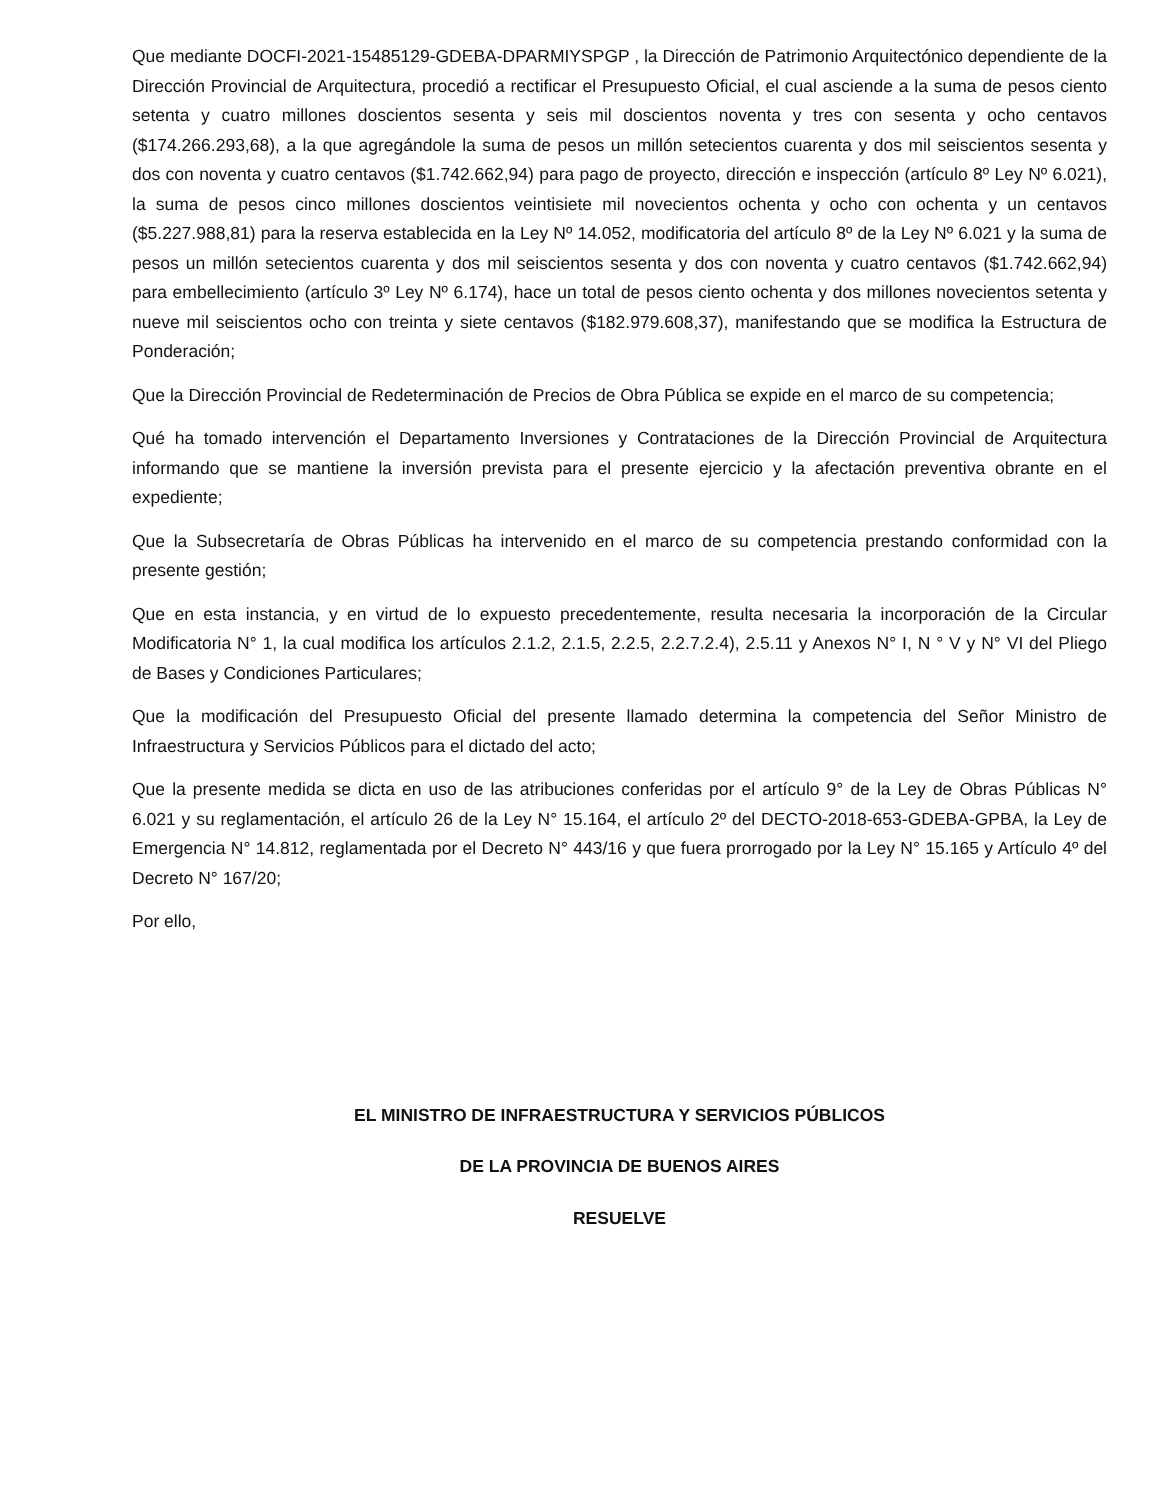Que mediante DOCFI-2021-15485129-GDEBA-DPARMIYSPGP , la Dirección de Patrimonio Arquitectónico dependiente de la Dirección Provincial de Arquitectura, procedió a rectificar el Presupuesto Oficial, el cual asciende a la suma de pesos ciento setenta y cuatro millones doscientos sesenta y seis mil doscientos noventa y tres con sesenta y ocho centavos ($174.266.293,68), a la que agregándole la suma de pesos un millón setecientos cuarenta y dos mil seiscientos sesenta y dos con noventa y cuatro centavos ($1.742.662,94) para pago de proyecto, dirección e inspección (artículo 8º Ley Nº 6.021), la suma de pesos cinco millones doscientos veintisiete mil novecientos ochenta y ocho con ochenta y un centavos ($5.227.988,81) para la reserva establecida en la Ley Nº 14.052, modificatoria del artículo 8º de la Ley Nº 6.021 y la suma de pesos un millón setecientos cuarenta y dos mil seiscientos sesenta y dos con noventa y cuatro centavos ($1.742.662,94) para embellecimiento (artículo 3º Ley Nº 6.174), hace un total de pesos ciento ochenta y dos millones novecientos setenta y nueve mil seiscientos ocho con treinta y siete centavos ($182.979.608,37), manifestando que se modifica la Estructura de Ponderación;
Que la Dirección Provincial de Redeterminación de Precios de Obra Pública se expide en el marco de su competencia;
Qué ha tomado intervención el Departamento Inversiones y Contrataciones de la Dirección Provincial de Arquitectura informando que se mantiene la inversión prevista para el presente ejercicio y la afectación preventiva obrante en el expediente;
Que la Subsecretaría de Obras Públicas ha intervenido en el marco de su competencia prestando conformidad con la presente gestión;
Que en esta instancia, y en virtud de lo expuesto precedentemente, resulta necesaria la incorporación de la Circular Modificatoria N° 1, la cual modifica los artículos 2.1.2, 2.1.5, 2.2.5, 2.2.7.2.4), 2.5.11 y Anexos N° I, N ° V y N° VI del Pliego de Bases y Condiciones Particulares;
Que la modificación del Presupuesto Oficial del presente llamado determina la competencia del Señor Ministro de Infraestructura y Servicios Públicos para el dictado del acto;
Que la presente medida se dicta en uso de las atribuciones conferidas por el artículo 9° de la Ley de Obras Públicas N° 6.021 y su reglamentación, el artículo 26 de la Ley N° 15.164, el artículo 2º del DECTO-2018-653-GDEBA-GPBA, la Ley de Emergencia N° 14.812, reglamentada por el Decreto N° 443/16 y que fuera prorrogado por la Ley N° 15.165 y Artículo 4º del Decreto N° 167/20;
Por ello,
EL MINISTRO DE INFRAESTRUCTURA Y SERVICIOS PÚBLICOS
DE LA PROVINCIA DE BUENOS AIRES
RESUELVE